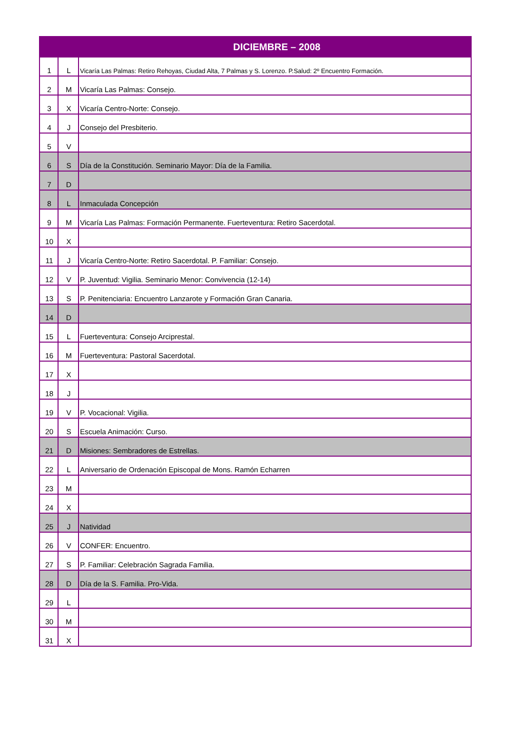| DICIEMBRE – 2008 | | |
| --- | --- | --- |
| 1 | L | Vicaría Las Palmas: Retiro Rehoyas, Ciudad Alta, 7 Palmas y S. Lorenzo. P.Salud: 2º Encuentro Formación. |
| 2 | M | Vicaría Las Palmas: Consejo. |
| 3 | X | Vicaría Centro-Norte: Consejo. |
| 4 | J | Consejo del Presbiterio. |
| 5 | V | |
| 6 | S | Día de la Constitución. Seminario Mayor: Día de la Familia. |
| 7 | D | |
| 8 | L | Inmaculada Concepción |
| 9 | M | Vicaría Las Palmas: Formación Permanente. Fuerteventura: Retiro Sacerdotal. |
| 10 | X | |
| 11 | J | Vicaría Centro-Norte: Retiro Sacerdotal. P. Familiar: Consejo. |
| 12 | V | P. Juventud: Vigilia. Seminario Menor: Convivencia (12-14) |
| 13 | S | P. Penitenciaria: Encuentro Lanzarote y Formación Gran Canaria. |
| 14 | D | |
| 15 | L | Fuerteventura: Consejo Arciprestal. |
| 16 | M | Fuerteventura: Pastoral Sacerdotal. |
| 17 | X | |
| 18 | J | |
| 19 | V | P. Vocacional: Vigilia. |
| 20 | S | Escuela Animación: Curso. |
| 21 | D | Misiones: Sembradores de Estrellas. |
| 22 | L | Aniversario de Ordenación Episcopal de Mons. Ramón Echarren |
| 23 | M | |
| 24 | X | |
| 25 | J | Natividad |
| 26 | V | CONFER: Encuentro. |
| 27 | S | P. Familiar: Celebración Sagrada Familia. |
| 28 | D | Día de la S. Familia. Pro-Vida. |
| 29 | L | |
| 30 | M | |
| 31 | X | |